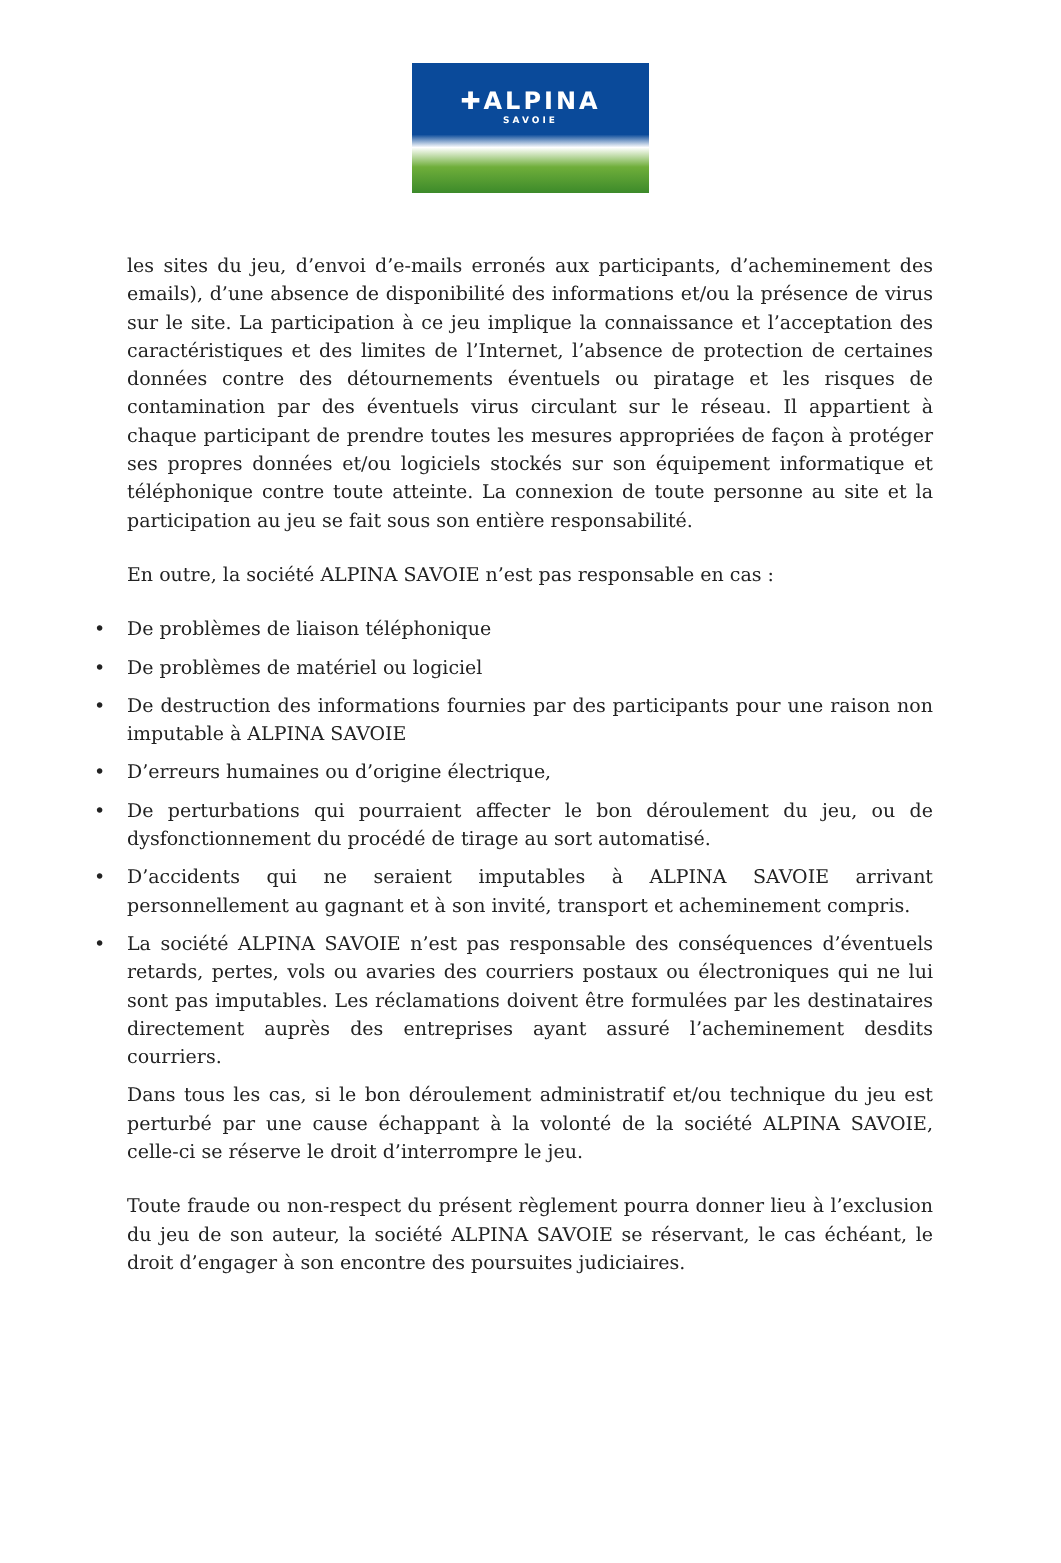✚ALPINA
SAVOIE
les sites du jeu, d’envoi d’e-mails erronés aux participants, d’acheminement des emails), d’une absence de disponibilité des informations et/ou la présence de virus sur le site. La participation à ce jeu implique la connaissance et l’acceptation des caractéristiques et des limites de l’Internet, l’absence de protection de certaines données contre des détournements éventuels ou piratage et les risques de contamination par des éventuels virus circulant sur le réseau. Il appartient à chaque participant de prendre toutes les mesures appropriées de façon à protéger ses propres données et/ou logiciels stockés sur son équipement informatique et téléphonique contre toute atteinte. La connexion de toute personne au site et la participation au jeu se fait sous son entière responsabilité.
En outre, la société ALPINA SAVOIE n’est pas responsable en cas :
• De problèmes de liaison téléphonique
• De problèmes de matériel ou logiciel
• De destruction des informations fournies par des participants pour une raison non imputable à ALPINA SAVOIE
• D’erreurs humaines ou d’origine électrique,
• De perturbations qui pourraient affecter le bon déroulement du jeu, ou de dysfonctionnement du procédé de tirage au sort automatisé.
• D’accidents qui ne seraient imputables à ALPINA SAVOIE arrivant personnellement au gagnant et à son invité, transport et acheminement compris.
• La société ALPINA SAVOIE n’est pas responsable des conséquences d’éventuels retards, pertes, vols ou avaries des courriers postaux ou électroniques qui ne lui sont pas imputables. Les réclamations doivent être formulées par les destinataires directement auprès des entreprises ayant assuré l’acheminement desdits courriers.
Dans tous les cas, si le bon déroulement administratif et/ou technique du jeu est perturbé par une cause échappant à la volonté de la société ALPINA SAVOIE, celle-ci se réserve le droit d’interrompre le jeu.
Toute fraude ou non-respect du présent règlement pourra donner lieu à l’exclusion du jeu de son auteur, la société ALPINA SAVOIE se réservant, le cas échéant, le droit d’engager à son encontre des poursuites judiciaires.